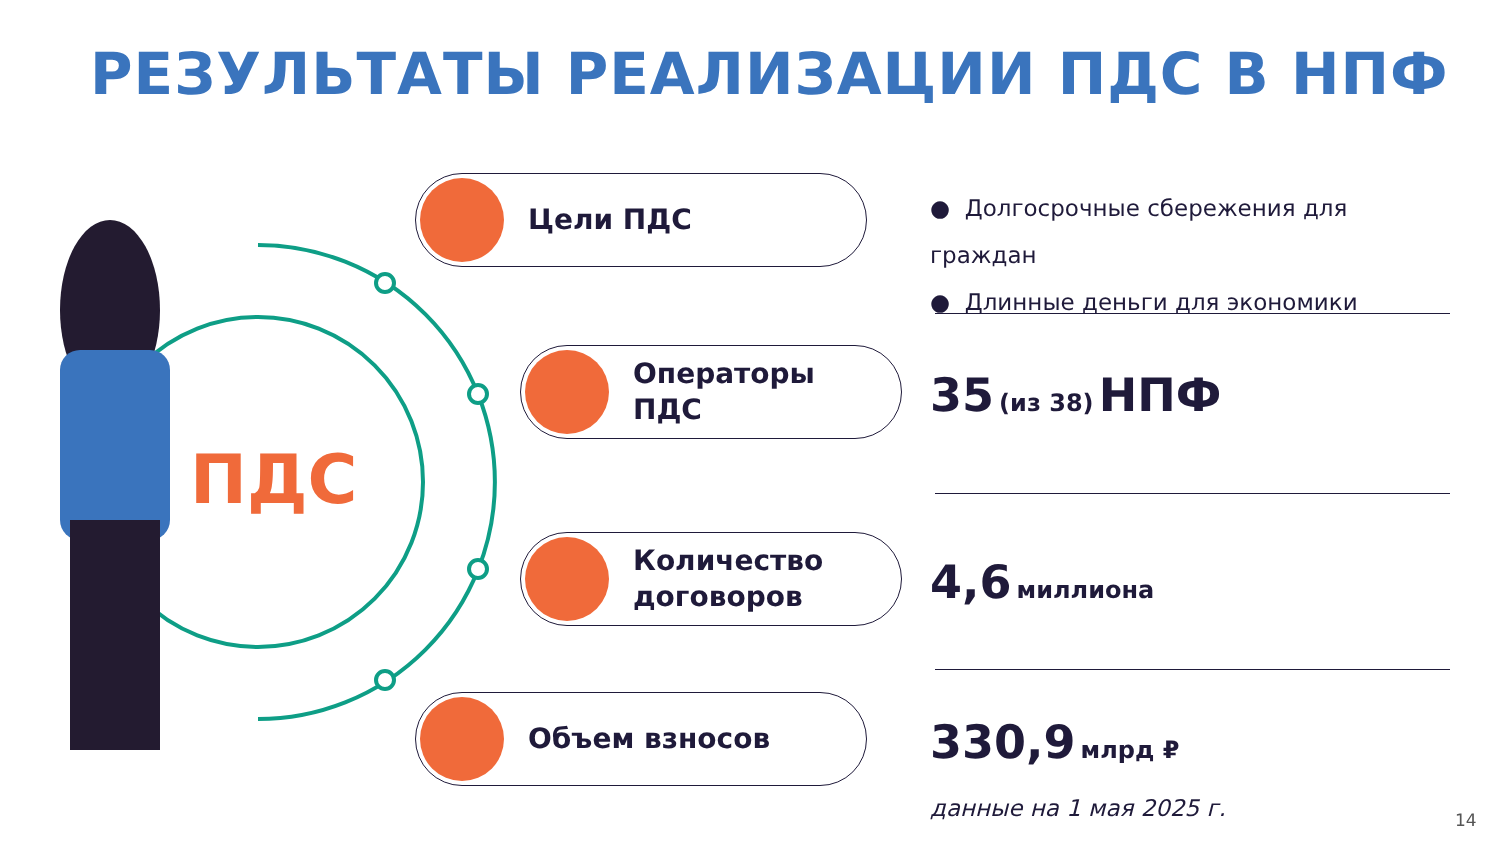РЕЗУЛЬТАТЫ РЕАЛИЗАЦИИ ПДС В НПФ
ПДС
Цели ПДС
Операторы
ПДС
Количество
договоров
Объем взносов
● Долгосрочные сбережения для граждан
● Длинные деньги для экономики
35 (из 38) НПФ
4,6 миллиона
330,9 млрд ₽
данные на 1 мая 2025 г. 14